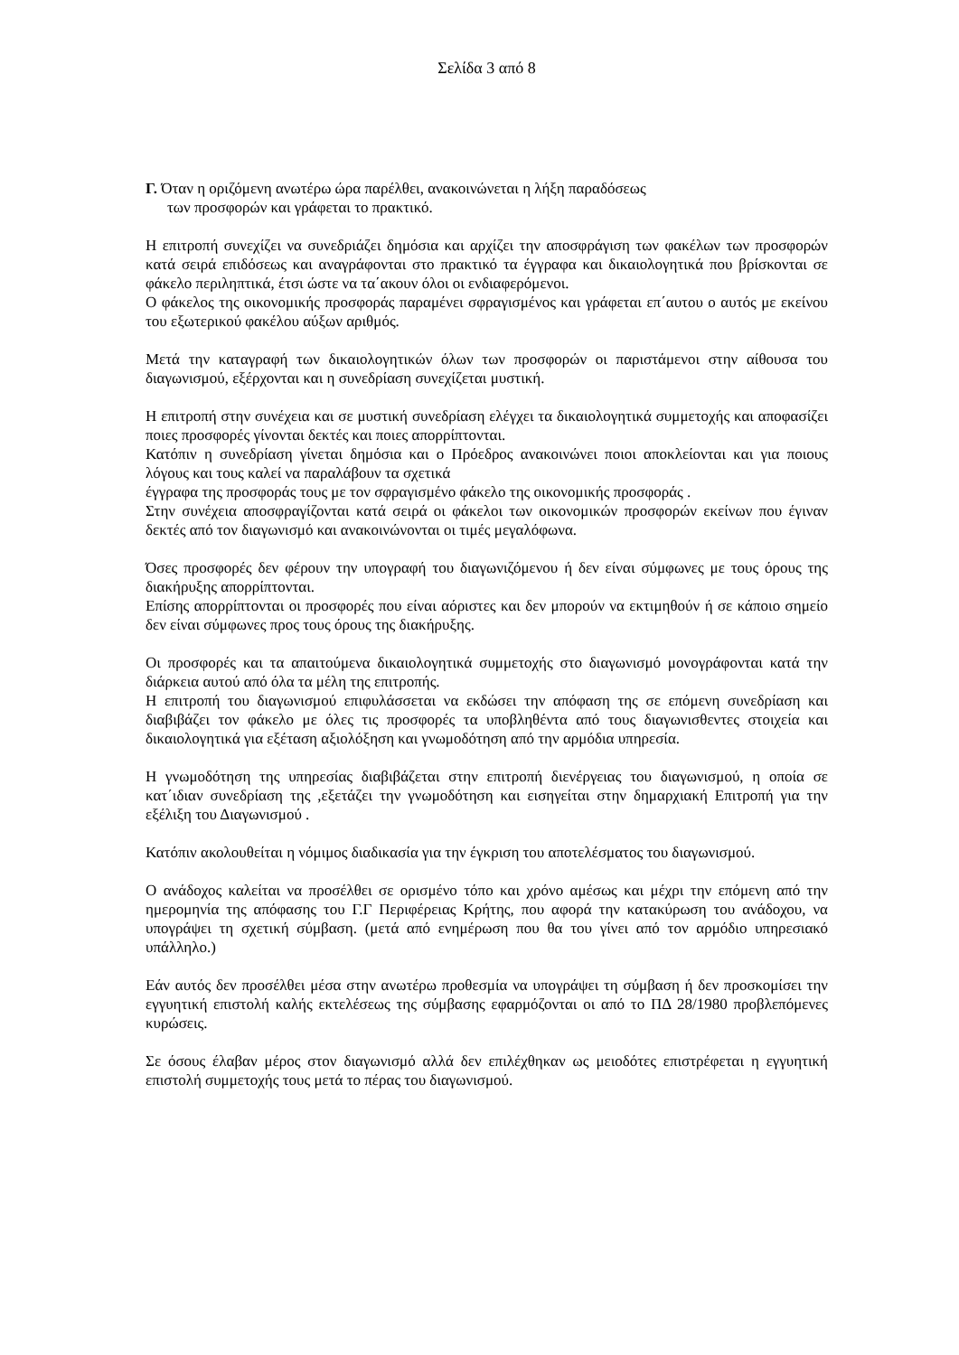Σελίδα 3 από 8
Γ. Όταν η οριζόμενη ανωτέρω ώρα παρέλθει, ανακοινώνεται η λήξη παραδόσεως
των προσφορών και γράφεται το πρακτικό.
Η επιτροπή συνεχίζει να συνεδριάζει δημόσια και αρχίζει την αποσφράγιση των φακέλων των προσφορών κατά σειρά επιδόσεως και αναγράφονται στο πρακτικό τα έγγραφα και δικαιολογητικά που βρίσκονται σε φάκελο περιληπτικά, έτσι ώστε να τα΄ακουν όλοι οι ενδιαφερόμενοι.
Ο φάκελος της οικονομικής προσφοράς παραμένει σφραγισμένος και γράφεται επ΄αυτου ο αυτός με εκείνου του εξωτερικού φακέλου αύξων αριθμός.
Μετά την καταγραφή των δικαιολογητικών όλων των προσφορών οι παριστάμενοι στην αίθουσα του διαγωνισμού, εξέρχονται και η συνεδρίαση συνεχίζεται μυστική.
Η επιτροπή στην συνέχεια και σε μυστική συνεδρίαση ελέγχει τα δικαιολογητικά συμμετοχής και αποφασίζει ποιες προσφορές γίνονται δεκτές και ποιες απορρίπτονται.
Κατόπιν η συνεδρίαση γίνεται δημόσια και ο Πρόεδρος ανακοινώνει ποιοι αποκλείονται και για ποιους λόγους και τους καλεί να παραλάβουν τα σχετικά
έγγραφα της προσφοράς τους με τον σφραγισμένο φάκελο της οικονομικής προσφοράς .
Στην συνέχεια αποσφραγίζονται κατά σειρά οι φάκελοι των οικονομικών προσφορών εκείνων που έγιναν δεκτές από τον διαγωνισμό και ανακοινώνονται οι τιμές μεγαλόφωνα.
Όσες προσφορές δεν φέρουν την υπογραφή του διαγωνιζόμενου ή δεν είναι σύμφωνες με τους όρους της διακήρυξης απορρίπτονται.
Επίσης απορρίπτονται οι προσφορές που είναι αόριστες και δεν μπορούν να εκτιμηθούν ή σε κάποιο σημείο δεν είναι σύμφωνες προς τους όρους της διακήρυξης.
Οι προσφορές και τα απαιτούμενα δικαιολογητικά συμμετοχής στο διαγωνισμό μονογράφονται κατά την διάρκεια αυτού από όλα τα μέλη της επιτροπής.
Η επιτροπή του διαγωνισμού επιφυλάσσεται να εκδώσει την απόφαση της σε επόμενη συνεδρίαση και διαβιβάζει τον φάκελο με όλες τις προσφορές τα υποβληθέντα από τους διαγωνισθεντες στοιχεία και δικαιολογητικά για εξέταση αξιολόξηση και γνωμοδότηση από την αρμόδια υπηρεσία.
Η γνωμοδότηση της υπηρεσίας διαβιβάζεται στην επιτροπή διενέργειας του διαγωνισμού, η οποία σε κατ΄ιδιαν συνεδρίαση της ,εξετάζει την γνωμοδότηση και εισηγείται στην δημαρχιακή Επιτροπή για την εξέλιξη του Διαγωνισμού .
Κατόπιν ακολουθείται η νόμιμος διαδικασία για την έγκριση του αποτελέσματος του διαγωνισμού.
Ο ανάδοχος καλείται να προσέλθει σε ορισμένο τόπο και χρόνο αμέσως και μέχρι την επόμενη από την ημερομηνία της απόφασης του Γ.Γ Περιφέρειας Κρήτης, που αφορά την κατακύρωση του ανάδοχου, να υπογράψει τη σχετική σύμβαση. (μετά από ενημέρωση που θα του γίνει από τον αρμόδιο υπηρεσιακό υπάλληλο.)
Εάν αυτός δεν προσέλθει μέσα στην ανωτέρω προθεσμία να υπογράψει τη σύμβαση ή δεν προσκομίσει την εγγυητική επιστολή καλής εκτελέσεως της σύμβασης εφαρμόζονται οι από το ΠΔ 28/1980 προβλεπόμενες κυρώσεις.
Σε όσους έλαβαν μέρος στον διαγωνισμό αλλά δεν επιλέχθηκαν ως μειοδότες επιστρέφεται η εγγυητική επιστολή συμμετοχής τους μετά το πέρας του διαγωνισμού.